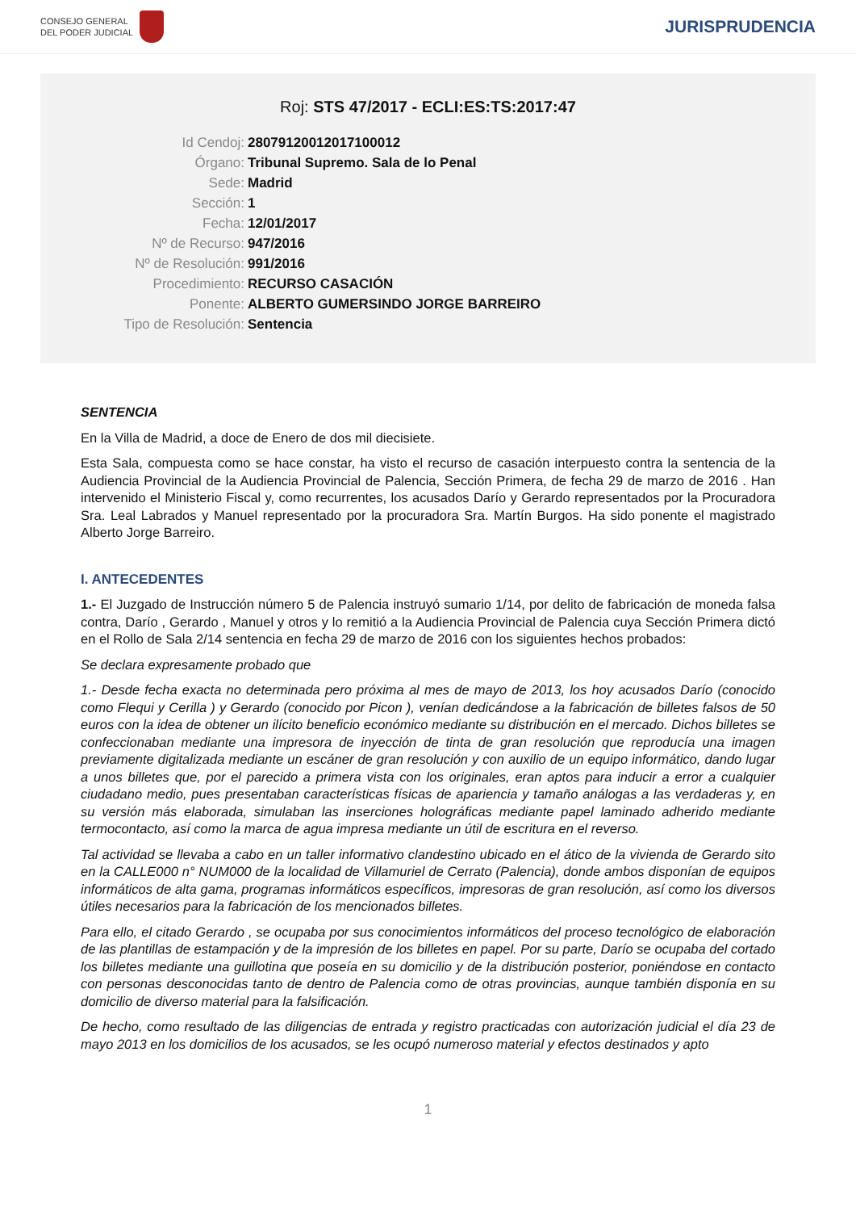CONSEJO GENERAL
DEL PODER JUDICIAL
JURISPRUDENCIA
Roj: STS 47/2017 - ECLI:ES:TS:2017:47
Id Cendoj: 28079120012017100012
Órgano: Tribunal Supremo. Sala de lo Penal
Sede: Madrid
Sección: 1
Fecha: 12/01/2017
Nº de Recurso: 947/2016
Nº de Resolución: 991/2016
Procedimiento: RECURSO CASACIÓN
Ponente: ALBERTO GUMERSINDO JORGE BARREIRO
Tipo de Resolución: Sentencia
SENTENCIA
En la Villa de Madrid, a doce de Enero de dos mil diecisiete.
Esta Sala, compuesta como se hace constar, ha visto el recurso de casación interpuesto contra la sentencia de la Audiencia Provincial de la Audiencia Provincial de Palencia, Sección Primera, de fecha 29 de marzo de 2016 . Han intervenido el Ministerio Fiscal y, como recurrentes, los acusados Darío y Gerardo representados por la Procuradora Sra. Leal Labrados y Manuel representado por la procuradora Sra. Martín Burgos. Ha sido ponente el magistrado Alberto Jorge Barreiro.
I. ANTECEDENTES
1.- El Juzgado de Instrucción número 5 de Palencia instruyó sumario 1/14, por delito de fabricación de moneda falsa contra, Darío , Gerardo , Manuel y otros y lo remitió a la Audiencia Provincial de Palencia cuya Sección Primera dictó en el Rollo de Sala 2/14 sentencia en fecha 29 de marzo de 2016 con los siguientes hechos probados:
Se declara expresamente probado que
1.- Desde fecha exacta no determinada pero próxima al mes de mayo de 2013, los hoy acusados Darío (conocido como Flequi y Cerilla ) y Gerardo (conocido por Picon ), venían dedicándose a la fabricación de billetes falsos de 50 euros con la idea de obtener un ilícito beneficio económico mediante su distribución en el mercado. Dichos billetes se confeccionaban mediante una impresora de inyección de tinta de gran resolución que reproducía una imagen previamente digitalizada mediante un escáner de gran resolución y con auxilio de un equipo informático, dando lugar a unos billetes que, por el parecido a primera vista con los originales, eran aptos para inducir a error a cualquier ciudadano medio, pues presentaban características físicas de apariencia y tamaño análogas a las verdaderas y, en su versión más elaborada, simulaban las inserciones holográficas mediante papel laminado adherido mediante termocontacto, así como la marca de agua impresa mediante un útil de escritura en el reverso.
Tal actividad se llevaba a cabo en un taller informativo clandestino ubicado en el ático de la vivienda de Gerardo sito en la CALLE000 n° NUM000 de la localidad de Villamuriel de Cerrato (Palencia), donde ambos disponían de equipos informáticos de alta gama, programas informáticos específicos, impresoras de gran resolución, así como los diversos útiles necesarios para la fabricación de los mencionados billetes.
Para ello, el citado Gerardo , se ocupaba por sus conocimientos informáticos del proceso tecnológico de elaboración de las plantillas de estampación y de la impresión de los billetes en papel. Por su parte, Darío se ocupaba del cortado los billetes mediante una guillotina que poseía en su domicilio y de la distribución posterior, poniéndose en contacto con personas desconocidas tanto de dentro de Palencia como de otras provincias, aunque también disponía en su domicilio de diverso material para la falsificación.
De hecho, como resultado de las diligencias de entrada y registro practicadas con autorización judicial el día 23 de mayo 2013 en los domicilios de los acusados, se les ocupó numeroso material y efectos destinados y apto
1